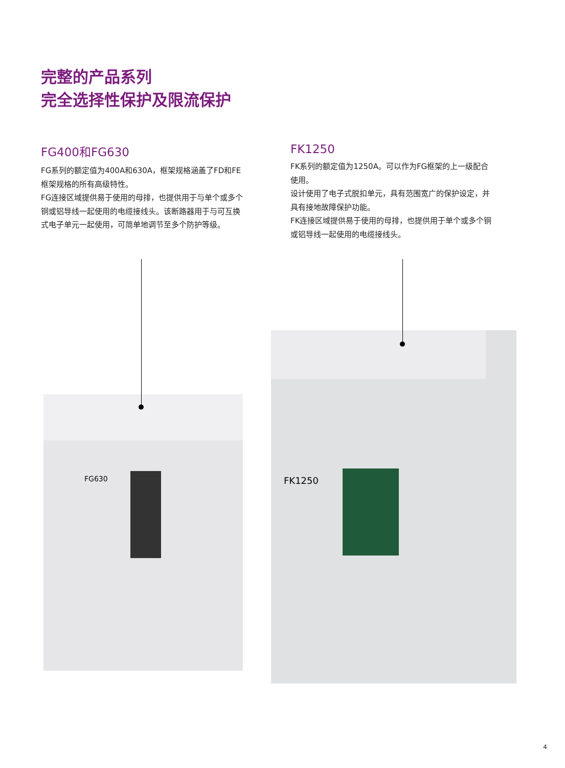完整的产品系列
完全选择性保护及限流保护
FG400和FG630
FG系列的额定值为400A和630A，框架规格涵盖了FD和FE框架规格的所有高级特性。
FG连接区域提供易于使用的母排，也提供用于与单个或多个铜或铝导线一起使用的电缆接线头。该断路器用于与可互换式电子单元一起使用，可简单地调节至多个防护等级。
FK1250
FK系列的额定值为1250A。可以作为FG框架的上一级配合使用。
设计使用了电子式脱扣单元，具有范围宽广的保护设定，并具有接地故障保护功能。
FK连接区域提供易于使用的母排，也提供用于单个或多个铜或铝导线一起使用的电缆接线头。
FG630
FK1250
4